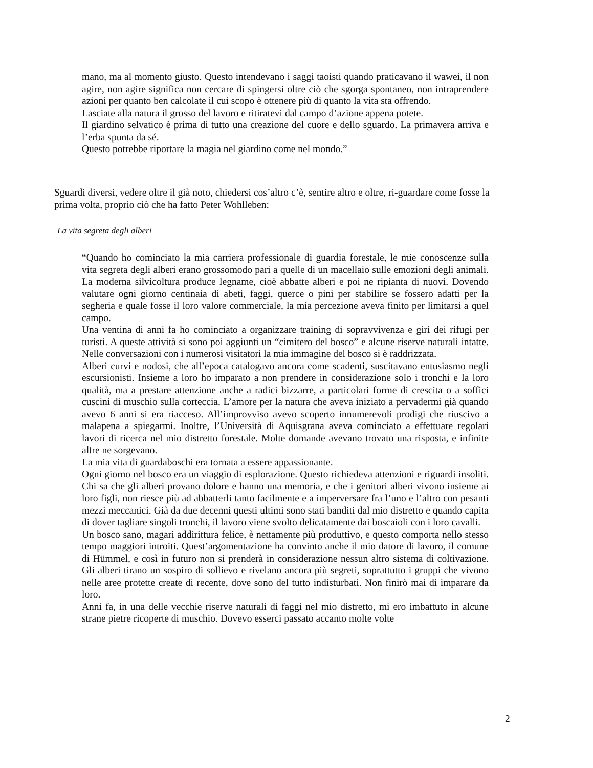mano, ma al momento giusto. Questo intendevano i saggi taoisti quando praticavano il wawei, il non agire, non agire significa non cercare di spingersi oltre ciò che sgorga spontaneo, non intraprendere azioni per quanto ben calcolate il cui scopo è ottenere più di quanto la vita sta offrendo.
Lasciate alla natura il grosso del lavoro e ritiratevi dal campo d’azione appena potete.
Il giardino selvatico è prima di tutto una creazione del cuore e dello sguardo. La primavera arriva e l’erba spunta da sé.
Questo potrebbe riportare la magia nel giardino come nel mondo.”
Sguardi diversi, vedere oltre il già noto, chiedersi cos’altro c’è, sentire altro e oltre, ri-guardare come fosse la prima volta, proprio ciò che ha fatto Peter Wohlleben:
La vita segreta degli alberi
“Quando ho cominciato la mia carriera professionale di guardia forestale, le mie conoscenze sulla vita segreta degli alberi erano grossomodo pari a quelle di un macellaio sulle emozioni degli animali. La moderna silvicoltura produce legname, cioè abbatte alberi e poi ne ripianta di nuovi. Dovendo valutare ogni giorno centinaia di abeti, faggi, querce o pini per stabilire se fossero adatti per la segheria e quale fosse il loro valore commerciale, la mia percezione aveva finito per limitarsi a quel campo.
Una ventina di anni fa ho cominciato a organizzare training di sopravvivenza e giri dei rifugi per turisti. A queste attività si sono poi aggiunti un “cimitero del bosco” e alcune riserve naturali intatte. Nelle conversazioni con i numerosi visitatori la mia immagine del bosco si è raddrizzata.
Alberi curvi e nodosi, che all’epoca catalogavo ancora come scadenti, suscitavano entusiasmo negli escursionisti. Insieme a loro ho imparato a non prendere in considerazione solo i tronchi e la loro qualità, ma a prestare attenzione anche a radici bizzarre, a particolari forme di crescita o a soffici cuscini di muschio sulla corteccia. L’amore per la natura che aveva iniziato a pervadermi già quando avevo 6 anni si era riacceso. All’improvviso avevo scoperto innumerevoli prodigi che riuscivo a malapena a spiegarmi. Inoltre, l’Università di Aquisgrana aveva cominciato a effettuare regolari lavori di ricerca nel mio distretto forestale. Molte domande avevano trovato una risposta, e infinite altre ne sorgevano.
La mia vita di guardaboschi era tornata a essere appassionante.
Ogni giorno nel bosco era un viaggio di esplorazione. Questo richiedeva attenzioni e riguardi insoliti. Chi sa che gli alberi provano dolore e hanno una memoria, e che i genitori alberi vivono insieme ai loro figli, non riesce più ad abbatterli tanto facilmente e a imperversare fra l’uno e l’altro con pesanti mezzi meccanici. Già da due decenni questi ultimi sono stati banditi dal mio distretto e quando capita di dover tagliare singoli tronchi, il lavoro viene svolto delicatamente dai boscaioli con i loro cavalli.
Un bosco sano, magari addirittura felice, è nettamente più produttivo, e questo comporta nello stesso tempo maggiori introiti. Quest’argomentazione ha convinto anche il mio datore di lavoro, il comune di Hümmel, e così in futuro non si prenderà in considerazione nessun altro sistema di coltivazione. Gli alberi tirano un sospiro di sollievo e rivelano ancora più segreti, soprattutto i gruppi che vivono nelle aree protette create di recente, dove sono del tutto indisturbati. Non finirò mai di imparare da loro.
Anni fa, in una delle vecchie riserve naturali di faggi nel mio distretto, mi ero imbattuto in alcune strane pietre ricoperte di muschio. Dovevo esserci passato accanto molte volte
2